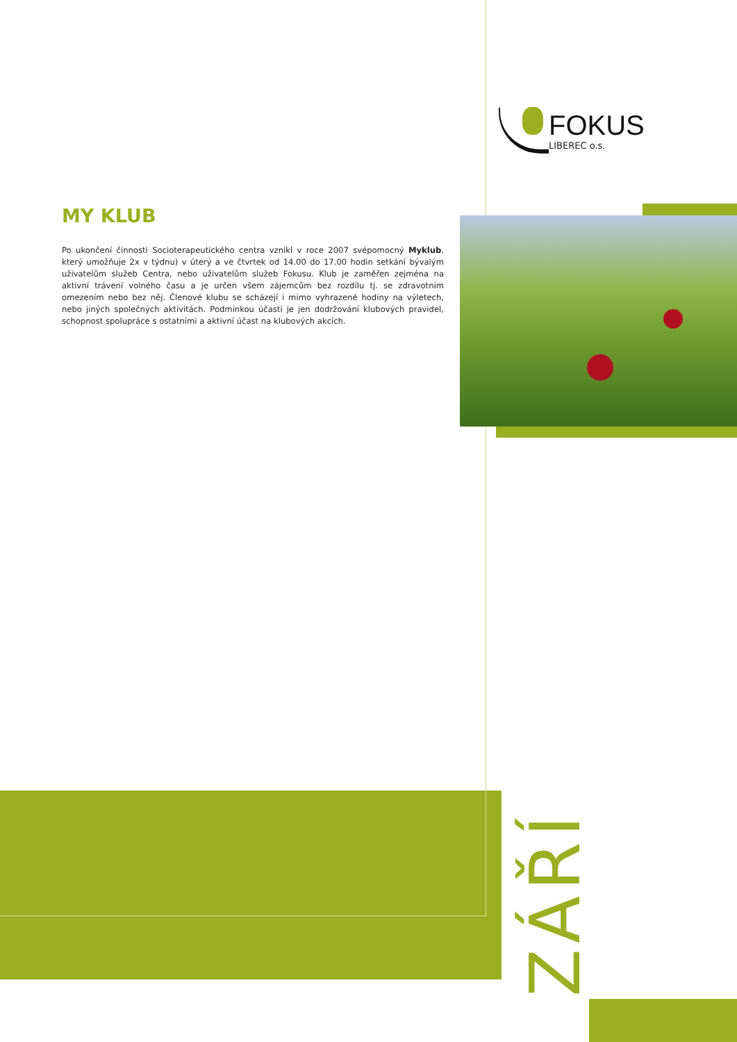FOKUS
LIBEREC o.s.
MY KLUB
Po ukončení činnosti Socioterapeutického centra vznikl v roce 2007 svépomocný Myklub, který umožňuje 2x v týdnu) v úterý a ve čtvrtek od 14.00 do 17.00 hodin setkání bývalým uživatelům služeb Centra, nebo uživatelům služeb Fokusu. Klub je zaměřen zejména na aktivní trávení volného času a je určen všem zájemcům bez rozdílu tj. se zdravotním omezením nebo bez něj. Členové klu­bu se scházejí i mimo vyhrazené hodiny na výletech, nebo jiných společných aktivitách. Podmínkou účasti je jen dodržování klubových pravidel, schopnost spolupráce s ostatními a aktivní účast na klubových akcích.
ZÁŘÍ